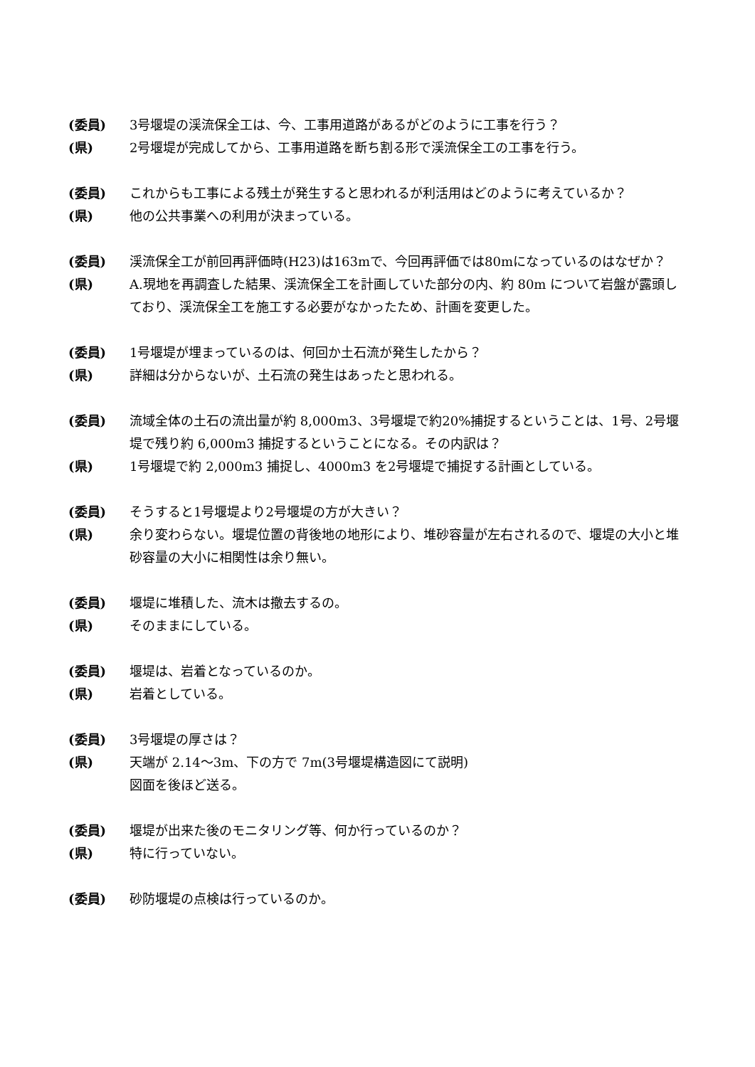(委員) 3号堰堤の渓流保全工は、今、工事用道路があるがどのように工事を行う？
(県) 2号堰堤が完成してから、工事用道路を断ち割る形で渓流保全工の工事を行う。
(委員) これからも工事による残土が発生すると思われるが利活用はどのように考えているか？
(県) 他の公共事業への利用が決まっている。
(委員) 渓流保全工が前回再評価時(H23)は163mで、今回再評価では80mになっているのはなぜか？
(県) A.現地を再調査した結果、渓流保全工を計画していた部分の内、約 80m について岩盤が露頭しており、渓流保全工を施工する必要がなかったため、計画を変更した。
(委員) 1号堰堤が埋まっているのは、何回か土石流が発生したから？
(県) 詳細は分からないが、土石流の発生はあったと思われる。
(委員) 流域全体の土石の流出量が約 8,000m3、3号堰堤で約20%捕捉するということは、1号、2号堰堤で残り約 6,000m3 捕捉するということになる。その内訳は？
(県) 1号堰堤で約 2,000m3 捕捉し、4000m3 を2号堰堤で捕捉する計画としている。
(委員) そうすると1号堰堤より2号堰堤の方が大きい？
(県) 余り変わらない。堰堤位置の背後地の地形により、堆砂容量が左右されるので、堰堤の大小と堆砂容量の大小に相関性は余り無い。
(委員) 堰堤に堆積した、流木は撤去するの。
(県) そのままにしている。
(委員) 堰堤は、岩着となっているのか。
(県) 岩着としている。
(委員) 3号堰堤の厚さは？
(県) 天端が 2.14～3m、下の方で 7m(3号堰堤構造図にて説明)
図面を後ほど送る。
(委員) 堰堤が出来た後のモニタリング等、何か行っているのか？
(県) 特に行っていない。
(委員) 砂防堰堤の点検は行っているのか。